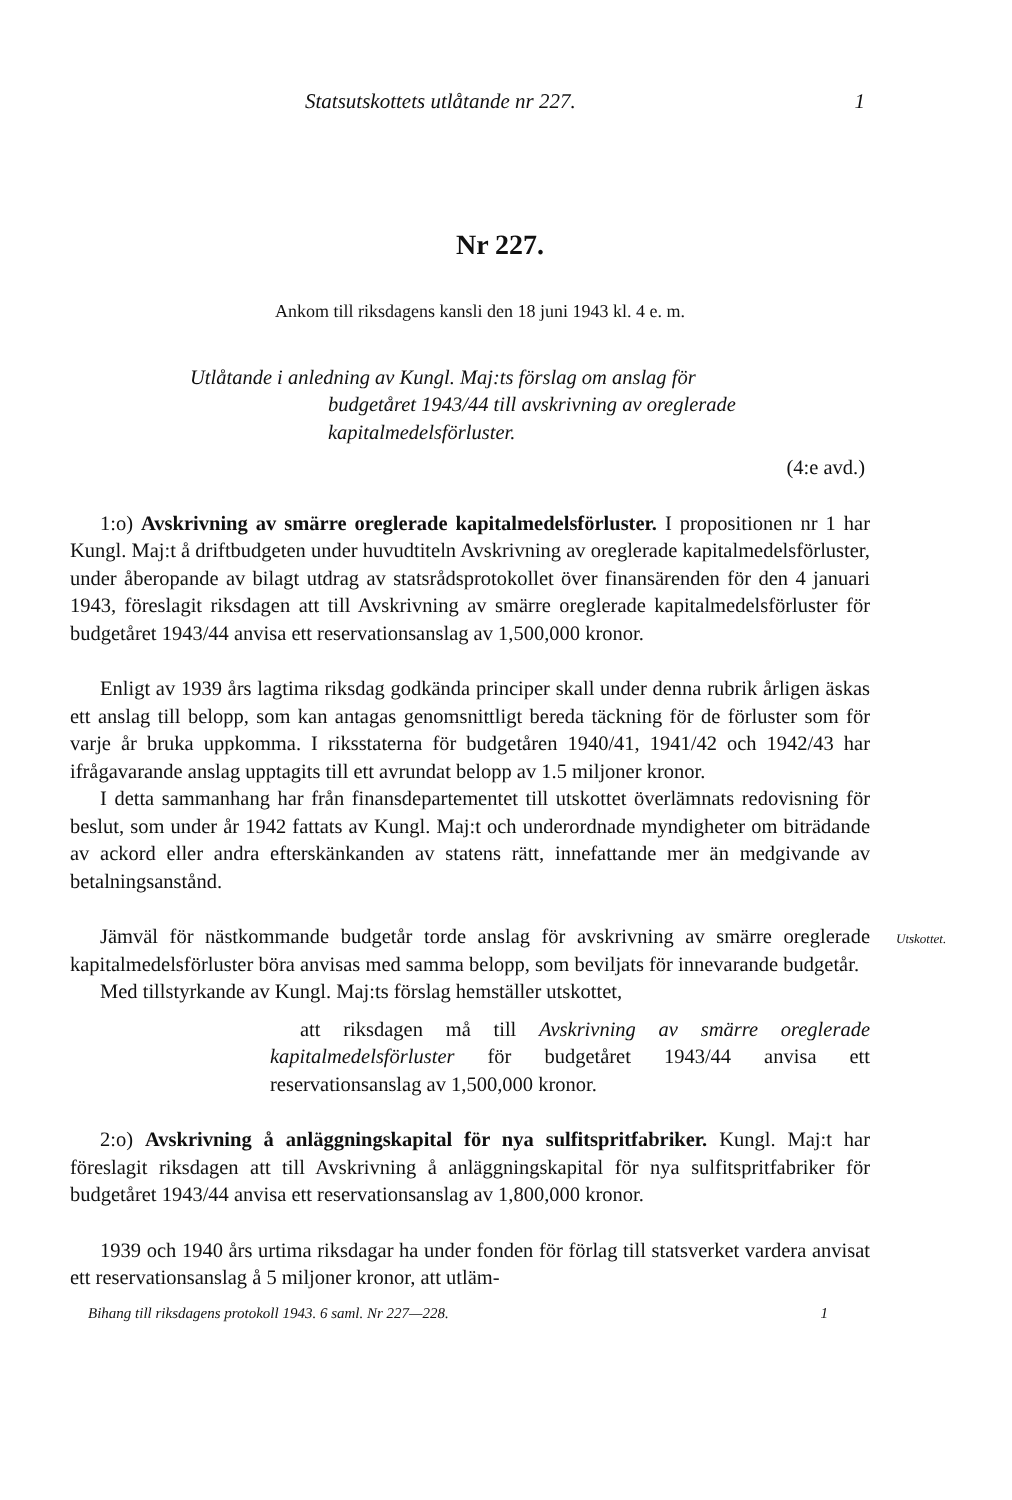Statsutskottets utlåtande nr 227. 1
Nr 227.
Ankom till riksdagens kansli den 18 juni 1943 kl. 4 e. m.
Utlåtande i anledning av Kungl. Maj:ts förslag om anslag för
budgetåret 1943/44 till avskrivning av oreglerade kapitalmedelsförluster.
(4:e avd.)
1:o) Avskrivning av smärre oreglerade kapitalmedelsförluster. I propositionen nr 1 har Kungl. Maj:t å driftbudgeten under huvudtiteln Avskrivning av oreglerade kapitalmedelsförluster, under åberopande av bilagt utdrag av statsrådsprotokollet över finansärenden för den 4 januari 1943, föreslagit riksdagen att till Avskrivning av smärre oreglerade kapitalmedelsförluster för budgetåret 1943/44 anvisa ett reservationsanslag av 1,500,000 kronor.
Enligt av 1939 års lagtima riksdag godkända principer skall under denna rubrik årligen äskas ett anslag till belopp, som kan antagas genomsnittligt bereda täckning för de förluster som för varje år bruka uppkomma. I riksstaterna för budgetåren 1940/41, 1941/42 och 1942/43 har ifrågavarande anslag upptagits till ett avrundat belopp av 1.5 miljoner kronor.
I detta sammanhang har från finansdepartementet till utskottet överlämnats redovisning för beslut, som under år 1942 fattats av Kungl. Maj:t och underordnade myndigheter om biträdande av ackord eller andra efterskänkanden av statens rätt, innefattande mer än medgivande av betalningsanstånd.
Utskottet.
Jämväl för nästkommande budgetår torde anslag för avskrivning av smärre oreglerade kapitalmedelsförluster böra anvisas med samma belopp, som beviljats för innevarande budgetår.
Med tillstyrkande av Kungl. Maj:ts förslag hemställer utskottet,
att riksdagen må till Avskrivning av smärre oreglerade kapitalmedelsförluster för budgetåret 1943/44 anvisa ett reservationsanslag av 1,500,000 kronor.
2:o) Avskrivning å anläggningskapital för nya sulfitspritfabriker. Kungl. Maj:t har föreslagit riksdagen att till Avskrivning å anläggningskapital för nya sulfitspritfabriker för budgetåret 1943/44 anvisa ett reservationsanslag av 1,800,000 kronor.
1939 och 1940 års urtima riksdagar ha under fonden för förlag till statsverket vardera anvisat ett reservationsanslag å 5 miljoner kronor, att utläm-
Bihang till riksdagens protokoll 1943. 6 saml. Nr 227—228. 1